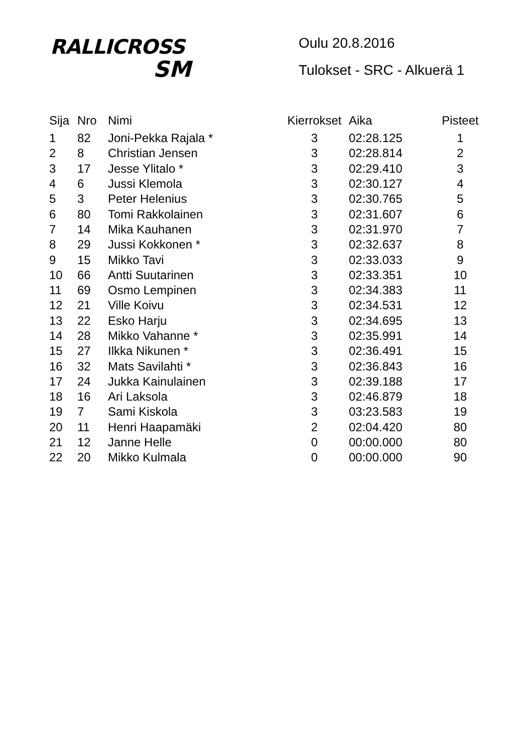RALLICROSS
SM
Oulu 20.8.2016
Tulokset - SRC - Alkuerä 1
| Sija | Nro | Nimi | Kierrokset | Aika | Pisteet |
| --- | --- | --- | --- | --- | --- |
| 1 | 82 | Joni-Pekka Rajala * | 3 | 02:28.125 | 1 |
| 2 | 8 | Christian Jensen | 3 | 02:28.814 | 2 |
| 3 | 17 | Jesse Ylitalo * | 3 | 02:29.410 | 3 |
| 4 | 6 | Jussi Klemola | 3 | 02:30.127 | 4 |
| 5 | 3 | Peter Helenius | 3 | 02:30.765 | 5 |
| 6 | 80 | Tomi Rakkolainen | 3 | 02:31.607 | 6 |
| 7 | 14 | Mika Kauhanen | 3 | 02:31.970 | 7 |
| 8 | 29 | Jussi Kokkonen * | 3 | 02:32.637 | 8 |
| 9 | 15 | Mikko Tavi | 3 | 02:33.033 | 9 |
| 10 | 66 | Antti Suutarinen | 3 | 02:33.351 | 10 |
| 11 | 69 | Osmo Lempinen | 3 | 02:34.383 | 11 |
| 12 | 21 | Ville Koivu | 3 | 02:34.531 | 12 |
| 13 | 22 | Esko Harju | 3 | 02:34.695 | 13 |
| 14 | 28 | Mikko Vahanne * | 3 | 02:35.991 | 14 |
| 15 | 27 | Ilkka Nikunen * | 3 | 02:36.491 | 15 |
| 16 | 32 | Mats Savilahti * | 3 | 02:36.843 | 16 |
| 17 | 24 | Jukka Kainulainen | 3 | 02:39.188 | 17 |
| 18 | 16 | Ari Laksola | 3 | 02:46.879 | 18 |
| 19 | 7 | Sami Kiskola | 3 | 03:23.583 | 19 |
| 20 | 11 | Henri Haapamäki | 2 | 02:04.420 | 80 |
| 21 | 12 | Janne Helle | 0 | 00:00.000 | 80 |
| 22 | 20 | Mikko Kulmala | 0 | 00:00.000 | 90 |